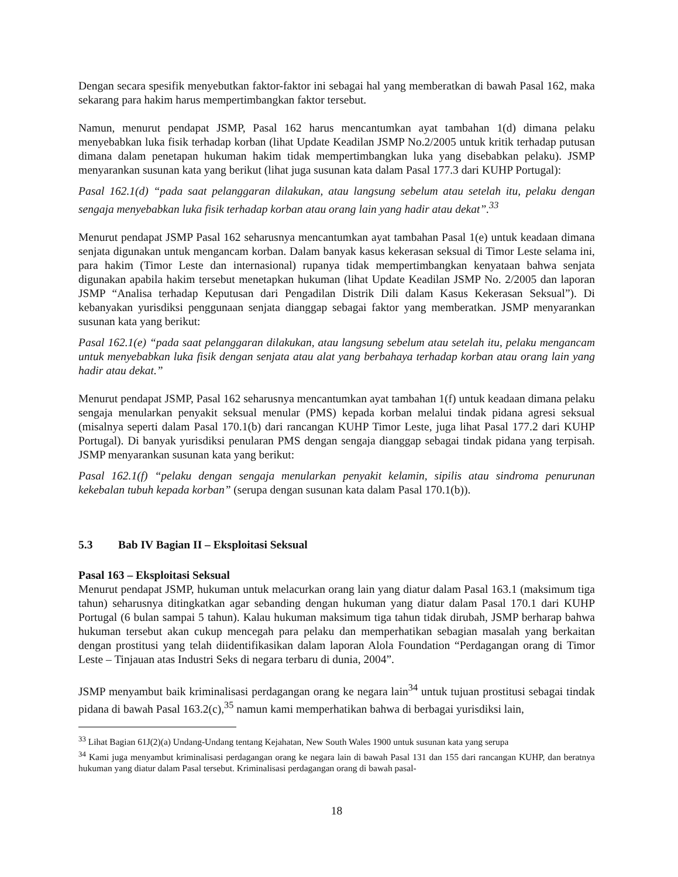Dengan secara spesifik menyebutkan faktor-faktor ini sebagai hal yang memberatkan di bawah Pasal 162, maka sekarang para hakim harus mempertimbangkan faktor tersebut.
Namun, menurut pendapat JSMP, Pasal 162 harus mencantumkan ayat tambahan 1(d) dimana pelaku menyebabkan luka fisik terhadap korban (lihat Update Keadilan JSMP No.2/2005 untuk kritik terhadap putusan dimana dalam penetapan hukuman hakim tidak mempertimbangkan luka yang disebabkan pelaku). JSMP menyarankan susunan kata yang berikut (lihat juga susunan kata dalam Pasal 177.3 dari KUHP Portugal):
Pasal 162.1(d) “pada saat pelanggaran dilakukan, atau langsung sebelum atau setelah itu, pelaku dengan sengaja menyebabkan luka fisik terhadap korban atau orang lain yang hadir atau dekat”.<sup>33</sup>
Menurut pendapat JSMP Pasal 162 seharusnya mencantumkan ayat tambahan Pasal 1(e) untuk keadaan dimana senjata digunakan untuk mengancam korban. Dalam banyak kasus kekerasan seksual di Timor Leste selama ini, para hakim (Timor Leste dan internasional) rupanya tidak mempertimbangkan kenyataan bahwa senjata digunakan apabila hakim tersebut menetapkan hukuman (lihat Update Keadilan JSMP No. 2/2005 dan laporan JSMP “Analisa terhadap Keputusan dari Pengadilan Distrik Dili dalam Kasus Kekerasan Seksual”). Di kebanyakan yurisdiksi penggunaan senjata dianggap sebagai faktor yang memberatkan. JSMP menyarankan susunan kata yang berikut:
Pasal 162.1(e) “pada saat pelanggaran dilakukan, atau langsung sebelum atau setelah itu, pelaku mengancam untuk menyebabkan luka fisik dengan senjata atau alat yang berbahaya terhadap korban atau orang lain yang hadir atau dekat.”
Menurut pendapat JSMP, Pasal 162 seharusnya mencantumkan ayat tambahan 1(f) untuk keadaan dimana pelaku sengaja menularkan penyakit seksual menular (PMS) kepada korban melalui tindak pidana agresi seksual (misalnya seperti dalam Pasal 170.1(b) dari rancangan KUHP Timor Leste, juga lihat Pasal 177.2 dari KUHP Portugal). Di banyak yurisdiksi penularan PMS dengan sengaja dianggap sebagai tindak pidana yang terpisah. JSMP menyarankan susunan kata yang berikut:
Pasal 162.1(f) “pelaku dengan sengaja menularkan penyakit kelamin, sipilis atau sindroma penurunan kekebalan tubuh kepada korban” (serupa dengan susunan kata dalam Pasal 170.1(b)).
5.3 Bab IV Bagian II – Eksploitasi Seksual
Pasal 163 – Eksploitasi Seksual
Menurut pendapat JSMP, hukuman untuk melacurkan orang lain yang diatur dalam Pasal 163.1 (maksimum tiga tahun) seharusnya ditingkatkan agar sebanding dengan hukuman yang diatur dalam Pasal 170.1 dari KUHP Portugal (6 bulan sampai 5 tahun). Kalau hukuman maksimum tiga tahun tidak dirubah, JSMP berharap bahwa hukuman tersebut akan cukup mencegah para pelaku dan memperhatikan sebagian masalah yang berkaitan dengan prostitusi yang telah diidentifikasikan dalam laporan Alola Foundation “Perdagangan orang di Timor Leste – Tinjauan atas Industri Seks di negara terbaru di dunia, 2004”.
JSMP menyambut baik kriminalisasi perdagangan orang ke negara lain<sup>34</sup> untuk tujuan prostitusi sebagai tindak pidana di bawah Pasal 163.2(c),<sup>35</sup> namun kami memperhatikan bahwa di berbagai yurisdiksi lain,
<sup>33</sup> Lihat Bagian 61J(2)(a) Undang-Undang tentang Kejahatan, New South Wales 1900 untuk susunan kata yang serupa
<sup>34</sup> Kami juga menyambut kriminalisasi perdagangan orang ke negara lain di bawah Pasal 131 dan 155 dari rancangan KUHP, dan beratnya hukuman yang diatur dalam Pasal tersebut. Kriminalisasi perdagangan orang di bawah pasal-
18